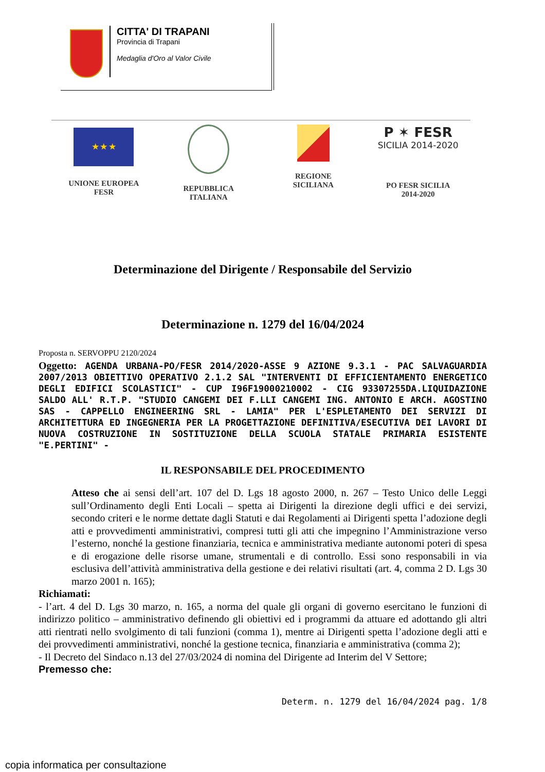CITTA' DI TRAPANI
Provincia di Trapani
Medaglia d'Oro al Valor Civile
★ ★ ★
UNIONE EUROPEA
FESR
REPUBBLICA
ITALIANA
REGIONE
SICILIANA
P ✶ FESR
SICILIA 2014-2020
PO FESR SICILIA
2014-2020
Determinazione del Dirigente / Responsabile del Servizio
Determinazione n. 1279 del 16/04/2024
Proposta n. SERVOPPU 2120/2024
Oggetto: AGENDA URBANA-PO/FESR 2014/2020-ASSE 9 AZIONE 9.3.1 - PAC SALVAGUARDIA 2007/2013 OBIETTIVO OPERATIVO 2.1.2 SAL "INTERVENTI DI EFFICIENTAMENTO ENERGETICO DEGLI EDIFICI SCOLASTICI" - CUP I96F19000210002 - CIG 93307255DA.LIQUIDAZIONE SALDO ALL' R.T.P. "STUDIO CANGEMI DEI F.LLI CANGEMI ING. ANTONIO E ARCH. AGOSTINO SAS - CAPPELLO ENGINEERING SRL - LAMIA" PER L'ESPLETAMENTO DEI SERVIZI DI ARCHITETTURA ED INGEGNERIA PER LA PROGETTAZIONE DEFINITIVA/ESECUTIVA DEI LAVORI DI NUOVA COSTRUZIONE IN SOSTITUZIONE DELLA SCUOLA STATALE PRIMARIA ESISTENTE "E.PERTINI" -
IL RESPONSABILE DEL PROCEDIMENTO
Atteso che ai sensi dell’art. 107 del D. Lgs 18 agosto 2000, n. 267 – Testo Unico delle Leggi sull’Ordinamento degli Enti Locali – spetta ai Dirigenti la direzione degli uffici e dei servizi, secondo criteri e le norme dettate dagli Statuti e dai Regolamenti ai Dirigenti spetta l’adozione degli atti e provvedimenti amministrativi, compresi tutti gli atti che impegnino l’Amministrazione verso l’esterno, nonché la gestione finanziaria, tecnica e amministrativa mediante autonomi poteri di spesa e di erogazione delle risorse umane, strumentali e di controllo. Essi sono responsabili in via esclusiva dell’attività amministrativa della gestione e dei relativi risultati (art. 4, comma 2 D. Lgs 30 marzo 2001 n. 165);
Richiamati:
- l’art. 4 del D. Lgs 30 marzo, n. 165, a norma del quale gli organi di governo esercitano le funzioni di indirizzo politico – amministrativo definendo gli obiettivi ed i programmi da attuare ed adottando gli altri atti rientrati nello svolgimento di tali funzioni (comma 1), mentre ai Dirigenti spetta l’adozione degli atti e dei provvedimenti amministrativi, nonché la gestione tecnica, finanziaria e amministrativa (comma 2);
- Il Decreto del Sindaco n.13 del 27/03/2024 di nomina del Dirigente ad Interim del V Settore;
Premesso che:
Determ. n. 1279 del 16/04/2024 pag. 1/8
copia informatica per consultazione